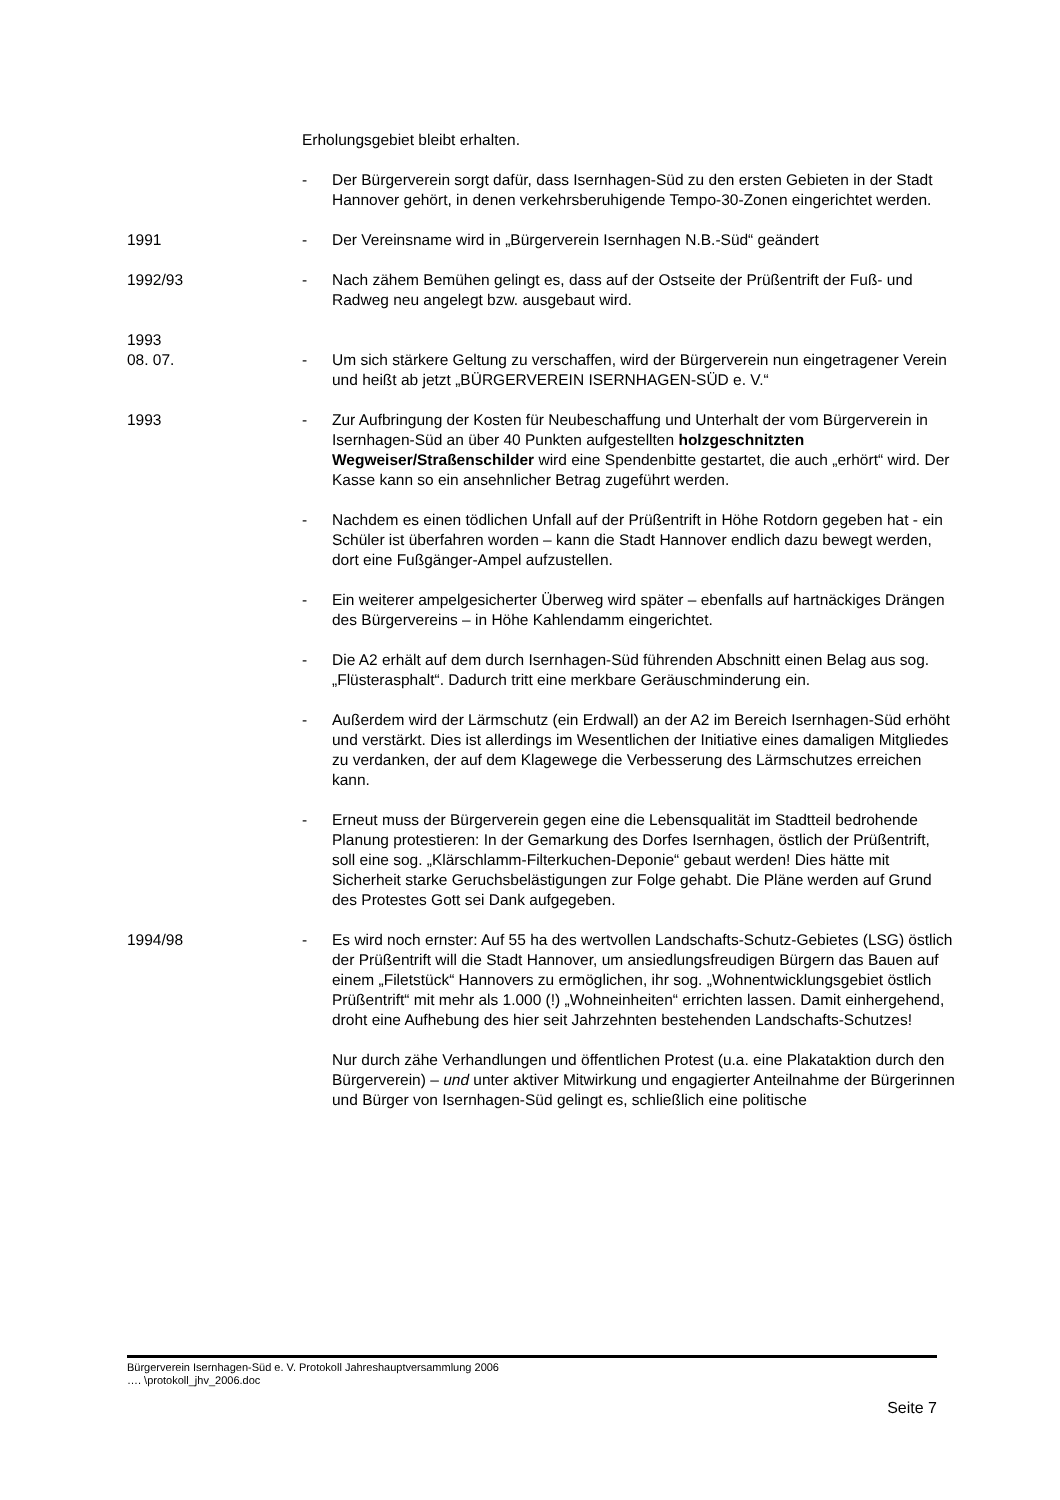Erholungsgebiet bleibt erhalten.
- Der Bürgerverein sorgt dafür, dass Isernhagen-Süd zu den ersten Gebieten in der Stadt Hannover gehört, in denen verkehrsberuhigende Tempo-30-Zonen eingerichtet werden.
1991 - Der Vereinsname wird in „Bürgerverein Isernhagen N.B.-Süd“ geändert
1992/93 - Nach zähem Bemühen gelingt es, dass auf der Ostseite der Prüßentrift der Fuß- und Radweg neu angelegt bzw. ausgebaut wird.
1993
08. 07.
-
Um sich stärkere Geltung zu verschaffen, wird der Bürgerverein nun eingetragener Verein und heißt ab jetzt „BÜRGERVEREIN ISERNHAGEN-SÜD e. V.“
1993 - Zur Aufbringung der Kosten für Neubeschaffung und Unterhalt der vom Bürgerverein in Isernhagen-Süd an über 40 Punkten aufgestellten holzgeschnitzten Wegweiser/Straßenschilder wird eine Spendenbitte gestartet, die auch „erhört“ wird. Der Kasse kann so ein ansehnlicher Betrag zugeführt werden.
- Nachdem es einen tödlichen Unfall auf der Prüßentrift in Höhe Rotdorn gegeben hat - ein Schüler ist überfahren worden – kann die Stadt Hannover endlich dazu bewegt werden, dort eine Fußgänger-Ampel aufzustellen.
- Ein weiterer ampelgesicherter Überweg wird später – ebenfalls auf hartnäckiges Drängen des Bürgervereins – in Höhe Kahlendamm eingerichtet.
- Die A2 erhält auf dem durch Isernhagen-Süd führenden Abschnitt einen Belag aus sog. „Flüsterasphalt“. Dadurch tritt eine merkbare Geräuschminderung ein.
- Außerdem wird der Lärmschutz (ein Erdwall) an der A2 im Bereich Isernhagen-Süd erhöht und verstärkt. Dies ist allerdings im Wesentlichen der Initiative eines damaligen Mitgliedes zu verdanken, der auf dem Klagewege die Verbesserung des Lärmschutzes erreichen kann.
- Erneut muss der Bürgerverein gegen eine die Lebensqualität im Stadtteil bedrohende Planung protestieren: In der Gemarkung des Dorfes Isernhagen, östlich der Prüßentrift, soll eine sog. „Klärschlamm-Filterkuchen-Deponie“ gebaut werden! Dies hätte mit Sicherheit starke Geruchsbelästigungen zur Folge gehabt. Die Pläne werden auf Grund des Protestes Gott sei Dank aufgegeben.
1994/98 - Es wird noch ernster: Auf 55 ha des wertvollen Landschafts-Schutz-Gebietes (LSG) östlich der Prüßentrift will die Stadt Hannover, um ansiedlungsfreudigen Bürgern das Bauen auf einem „Filetstück“ Hannovers zu ermöglichen, ihr sog. „Wohnentwicklungsgebiet östlich Prüßentrift“ mit mehr als 1.000 (!) „Wohneinheiten“ errichten lassen. Damit einhergehend, droht eine Aufhebung des hier seit Jahrzehnten bestehenden Landschafts-Schutzes!
Nur durch zähe Verhandlungen und öffentlichen Protest (u.a. eine Plakataktion durch den Bürgerverein) – und unter aktiver Mitwirkung und engagierter Anteilnahme der Bürgerinnen und Bürger von Isernhagen-Süd gelingt es, schließlich eine politische
Bürgerverein Isernhagen-Süd e. V. Protokoll Jahreshauptversammlung 2006
…. \protokoll_jhv_2006.doc
Seite 7